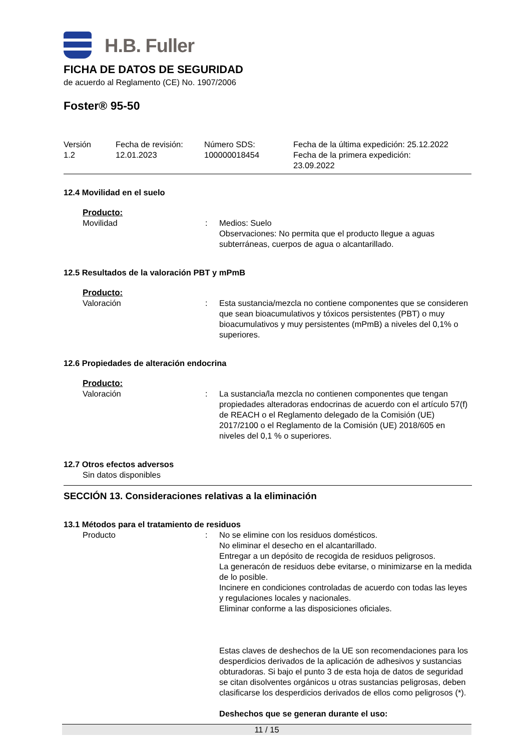H.B. Fuller
FICHA DE DATOS DE SEGURIDAD
de acuerdo al Reglamento (CE) No. 1907/2006
Foster® 95-50
Versión
1.2
Fecha de revisión:
12.01.2023
Número SDS:
100000018454
Fecha de la última expedición: 25.12.2022
Fecha de la primera expedición:
23.09.2022
12.4 Movilidad en el suelo
Producto:
Movilidad
:
Medios: Suelo
Observaciones: No permita que el producto llegue a aguas subterráneas, cuerpos de agua o alcantarillado.
12.5 Resultados de la valoración PBT y mPmB
Producto:
Valoración
:
Esta sustancia/mezcla no contiene componentes que se consideren que sean bioacumulativos y tóxicos persistentes (PBT) o muy bioacumulativos y muy persistentes (mPmB) a niveles del 0,1% o superiores.
12.6 Propiedades de alteración endocrina
Producto:
Valoración
:
La sustancia/la mezcla no contienen componentes que tengan propiedades alteradoras endocrinas de acuerdo con el artículo 57(f) de REACH o el Reglamento delegado de la Comisión (UE) 2017/2100 o el Reglamento de la Comisión (UE) 2018/605 en niveles del 0,1 % o superiores.
12.7 Otros efectos adversos
Sin datos disponibles
SECCIÓN 13. Consideraciones relativas a la eliminación
13.1 Métodos para el tratamiento de residuos
Producto
:
No se elimine con los residuos domésticos.
No eliminar el desecho en el alcantarillado.
Entregar a un depósito de recogida de residuos peligrosos.
La generacón de residuos debe evitarse, o minimizarse en la medida de lo posible.
Incinere en condiciones controladas de acuerdo con todas las leyes y regulaciones locales y nacionales.
Eliminar conforme a las disposiciones oficiales.
Estas claves de deshechos de la UE son recomendaciones para los desperdicios derivados de la aplicación de adhesivos y sustancias obturadoras. Si bajo el punto 3 de esta hoja de datos de seguridad se citan disolventes orgánicos u otras sustancias peligrosas, deben clasificarse los desperdicios derivados de ellos como peligrosos (*).
Deshechos que se generan durante el uso:
11 / 15